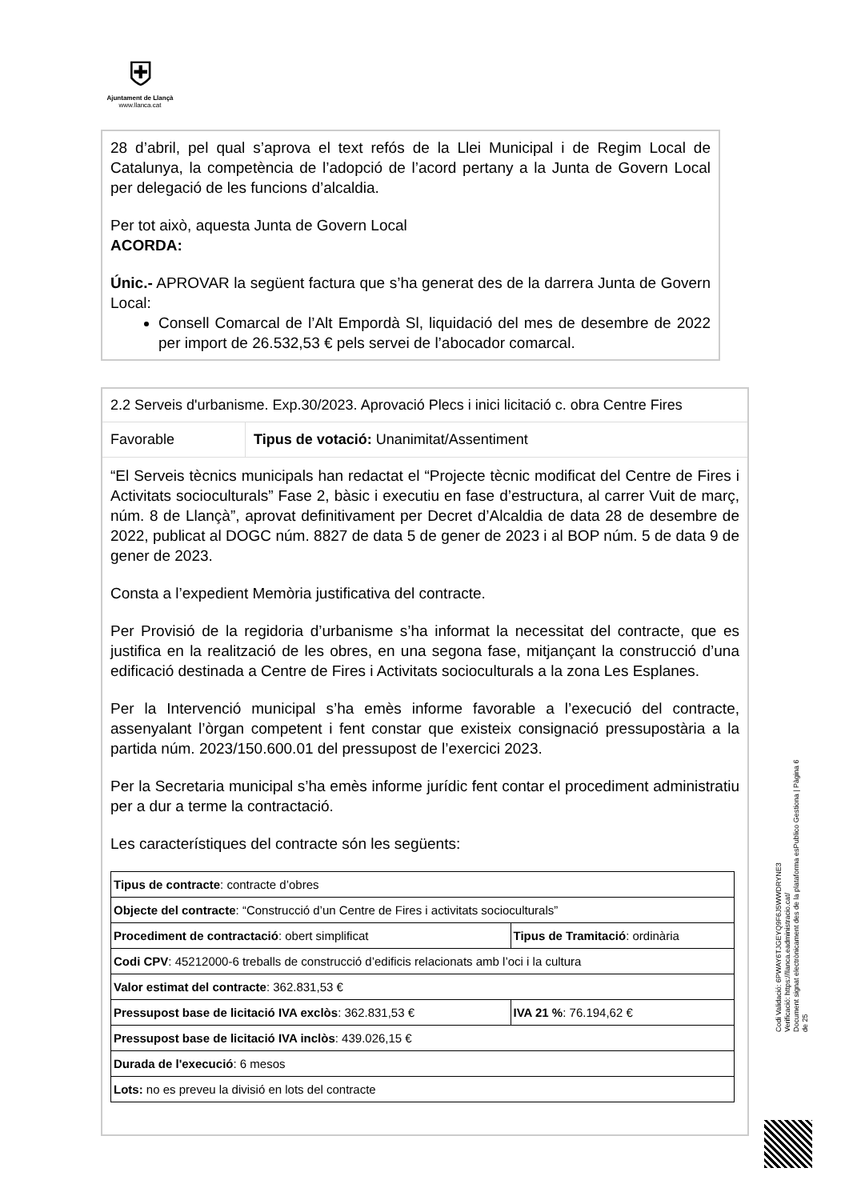⛨
Ajuntament de Llançà
www.llanca.cat
28 d’abril, pel qual s’aprova el text refós de la Llei Municipal i de Regim Local de Catalunya, la competència de l’adopció de l’acord pertany a la Junta de Govern Local per delegació de les funcions d’alcaldia.
Per tot això, aquesta Junta de Govern Local
ACORDA:
Únic.- APROVAR la següent factura que s’ha generat des de la darrera Junta de Govern Local:
Consell Comarcal de l’Alt Empordà Sl, liquidació del mes de desembre de 2022 per import de 26.532,53 € pels servei de l’abocador comarcal.
2.2 Serveis d'urbanisme. Exp.30/2023. Aprovació Plecs i inici licitació c. obra Centre Fires
Favorable Tipus de votació: Unanimitat/Assentiment
“El Serveis tècnics municipals han redactat el “Projecte tècnic modificat del Centre de Fires i Activitats socioculturals” Fase 2, bàsic i executiu en fase d’estructura, al carrer Vuit de març, núm. 8 de Llançà”, aprovat definitivament per Decret d’Alcaldia de data 28 de desembre de 2022, publicat al DOGC núm. 8827 de data 5 de gener de 2023 i al BOP núm. 5 de data 9 de gener de 2023.
Consta a l’expedient Memòria justificativa del contracte.
Per Provisió de la regidoria d’urbanisme s’ha informat la necessitat del contracte, que es justifica en la realització de les obres, en una segona fase, mitjançant la construcció d’una edificació destinada a Centre de Fires i Activitats socioculturals a la zona Les Esplanes.
Per la Intervenció municipal s’ha emès informe favorable a l’execució del contracte, assenyalant l’òrgan competent i fent constar que existeix consignació pressupostària a la partida núm. 2023/150.600.01 del pressupost de l’exercici 2023.
Per la Secretaria municipal s’ha emès informe jurídic fent contar el procediment administratiu per a dur a terme la contractació.
Les característiques del contracte són les següents:
| Tipus de contracte : contracte d’obres | |
| Objecte del contracte : “Construcció d’un Centre de Fires i activitats socioculturals” | |
| Procediment de contractació : obert simplificat | Tipus de Tramitació : ordinària |
| Codi CPV : 45212000-6 treballs de construcció d’edificis relacionats amb l’oci i la cultura | |
| Valor estimat del contracte : 362.831,53 € | |
| Pressupost base de licitació IVA exclòs : 362.831,53 € | IVA 21 % : 76.194,62 € |
| Pressupost base de licitació IVA inclòs : 439.026,15 € | |
| Durada de l'execució : 6 mesos | |
| Lots: no es preveu la divisió en lots del contracte | |
Codi Validació: 6PWAY6TJGEYQ9F6J5WWDRYNE3
Verificació: https://llanca.eadministracio.cat/
Document signat electrònicament des de la plataforma esPublico Gestiona | Pàgina 6 de 25